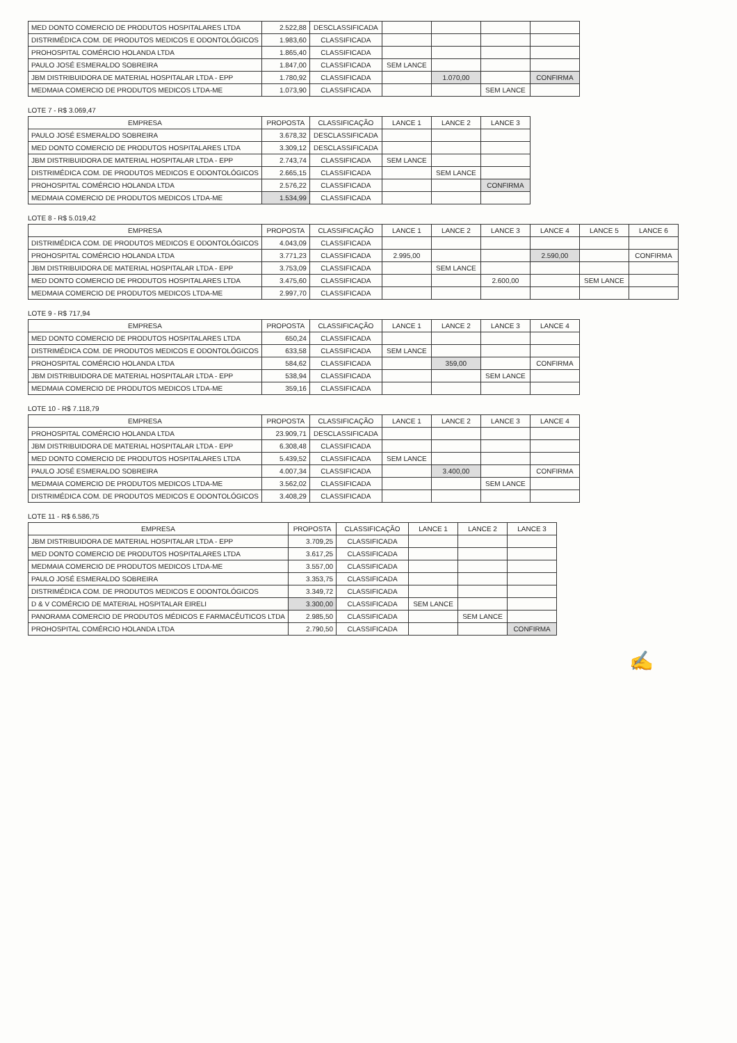| MED DONTO COMERCIO DE PRODUTOS HOSPITALARES LTDA | 2.522,88 | DESCLASSIFICADA | | | | |
| DISTRIMÉDICA COM. DE PRODUTOS MEDICOS E ODONTOLÓGICOS | 1.983,60 | CLASSIFICADA | | | | |
| PROHOSPITAL COMÉRCIO HOLANDA LTDA | 1.865,40 | CLASSIFICADA | | | | |
| PAULO JOSÉ ESMERALDO SOBREIRA | 1.847,00 | CLASSIFICADA | SEM LANCE | | | |
| JBM DISTRIBUIDORA DE MATERIAL HOSPITALAR LTDA - EPP | 1.780,92 | CLASSIFICADA | | 1.070,00 | | CONFIRMA |
| MEDMAIA COMERCIO DE PRODUTOS MEDICOS LTDA-ME | 1.073,90 | CLASSIFICADA | | | SEM LANCE | |
LOTE 7 - R$ 3.069,47
| EMPRESA | PROPOSTA | CLASSIFICAÇÃO | LANCE 1 | LANCE 2 | LANCE 3 |
| --- | --- | --- | --- | --- | --- |
| PAULO JOSÉ ESMERALDO SOBREIRA | 3.678,32 | DESCLASSIFICADA | | | |
| MED DONTO COMERCIO DE PRODUTOS HOSPITALARES LTDA | 3.309,12 | DESCLASSIFICADA | | | |
| JBM DISTRIBUIDORA DE MATERIAL HOSPITALAR LTDA - EPP | 2.743,74 | CLASSIFICADA | SEM LANCE | | |
| DISTRIMÉDICA COM. DE PRODUTOS MEDICOS E ODONTOLÓGICOS | 2.665,15 | CLASSIFICADA | | SEM LANCE | |
| PROHOSPITAL COMÉRCIO HOLANDA LTDA | 2.576,22 | CLASSIFICADA | | | CONFIRMA |
| MEDMAIA COMERCIO DE PRODUTOS MEDICOS LTDA-ME | 1.534,99 | CLASSIFICADA | | | |
LOTE 8 - R$ 5.019,42
| EMPRESA | PROPOSTA | CLASSIFICAÇÃO | LANCE 1 | LANCE 2 | LANCE 3 | LANCE 4 | LANCE 5 | LANCE 6 |
| --- | --- | --- | --- | --- | --- | --- | --- | --- |
| DISTRIMÉDICA COM. DE PRODUTOS MEDICOS E ODONTOLÓGICOS | 4.043,09 | CLASSIFICADA | | | | | | |
| PROHOSPITAL COMÉRCIO HOLANDA LTDA | 3.771,23 | CLASSIFICADA | 2.995,00 | | | 2.590,00 | | CONFIRMA |
| JBM DISTRIBUIDORA DE MATERIAL HOSPITALAR LTDA - EPP | 3.753,09 | CLASSIFICADA | | SEM LANCE | | | | |
| MED DONTO COMERCIO DE PRODUTOS HOSPITALARES LTDA | 3.475,60 | CLASSIFICADA | | | 2.600,00 | | SEM LANCE | |
| MEDMAIA COMERCIO DE PRODUTOS MEDICOS LTDA-ME | 2.997,70 | CLASSIFICADA | | | | | | |
LOTE 9 - R$ 717,94
| EMPRESA | PROPOSTA | CLASSIFICAÇÃO | LANCE 1 | LANCE 2 | LANCE 3 | LANCE 4 |
| --- | --- | --- | --- | --- | --- | --- |
| MED DONTO COMERCIO DE PRODUTOS HOSPITALARES LTDA | 650,24 | CLASSIFICADA | | | | |
| DISTRIMÉDICA COM. DE PRODUTOS MEDICOS E ODONTOLÓGICOS | 633,58 | CLASSIFICADA | SEM LANCE | | | |
| PROHOSPITAL COMÉRCIO HOLANDA LTDA | 584,62 | CLASSIFICADA | | 359,00 | | CONFIRMA |
| JBM DISTRIBUIDORA DE MATERIAL HOSPITALAR LTDA - EPP | 538,94 | CLASSIFICADA | | | SEM LANCE | |
| MEDMAIA COMERCIO DE PRODUTOS MEDICOS LTDA-ME | 359,16 | CLASSIFICADA | | | | |
LOTE 10 - R$ 7.118,79
| EMPRESA | PROPOSTA | CLASSIFICAÇÃO | LANCE 1 | LANCE 2 | LANCE 3 | LANCE 4 |
| --- | --- | --- | --- | --- | --- | --- |
| PROHOSPITAL COMÉRCIO HOLANDA LTDA | 23.909,71 | DESCLASSIFICADA | | | | |
| JBM DISTRIBUIDORA DE MATERIAL HOSPITALAR LTDA - EPP | 6.308,48 | CLASSIFICADA | | | | |
| MED DONTO COMERCIO DE PRODUTOS HOSPITALARES LTDA | 5.439,52 | CLASSIFICADA | SEM LANCE | | | |
| PAULO JOSÉ ESMERALDO SOBREIRA | 4.007,34 | CLASSIFICADA | | 3.400,00 | | CONFIRMA |
| MEDMAIA COMERCIO DE PRODUTOS MEDICOS LTDA-ME | 3.562,02 | CLASSIFICADA | | | SEM LANCE | |
| DISTRIMÉDICA COM. DE PRODUTOS MEDICOS E ODONTOLÓGICOS | 3.408,29 | CLASSIFICADA | | | | |
LOTE 11 - R$ 6.586,75
| EMPRESA | PROPOSTA | CLASSIFICAÇÃO | LANCE 1 | LANCE 2 | LANCE 3 |
| --- | --- | --- | --- | --- | --- |
| JBM DISTRIBUIDORA DE MATERIAL HOSPITALAR LTDA - EPP | 3.709,25 | CLASSIFICADA | | | |
| MED DONTO COMERCIO DE PRODUTOS HOSPITALARES LTDA | 3.617,25 | CLASSIFICADA | | | |
| MEDMAIA COMERCIO DE PRODUTOS MEDICOS LTDA-ME | 3.557,00 | CLASSIFICADA | | | |
| PAULO JOSÉ ESMERALDO SOBREIRA | 3.353,75 | CLASSIFICADA | | | |
| DISTRIMÉDICA COM. DE PRODUTOS MEDICOS E ODONTOLÓGICOS | 3.349,72 | CLASSIFICADA | | | |
| D & V COMÉRCIO DE MATERIAL HOSPITALAR EIRELI | 3.300,00 | CLASSIFICADA | SEM LANCE | | |
| PANORAMA COMERCIO DE PRODUTOS MÉDICOS E FARMACÊUTICOS LTDA | 2.985,50 | CLASSIFICADA | | SEM LANCE | |
| PROHOSPITAL COMÉRCIO HOLANDA LTDA | 2.790,50 | CLASSIFICADA | | | CONFIRMA |
✍